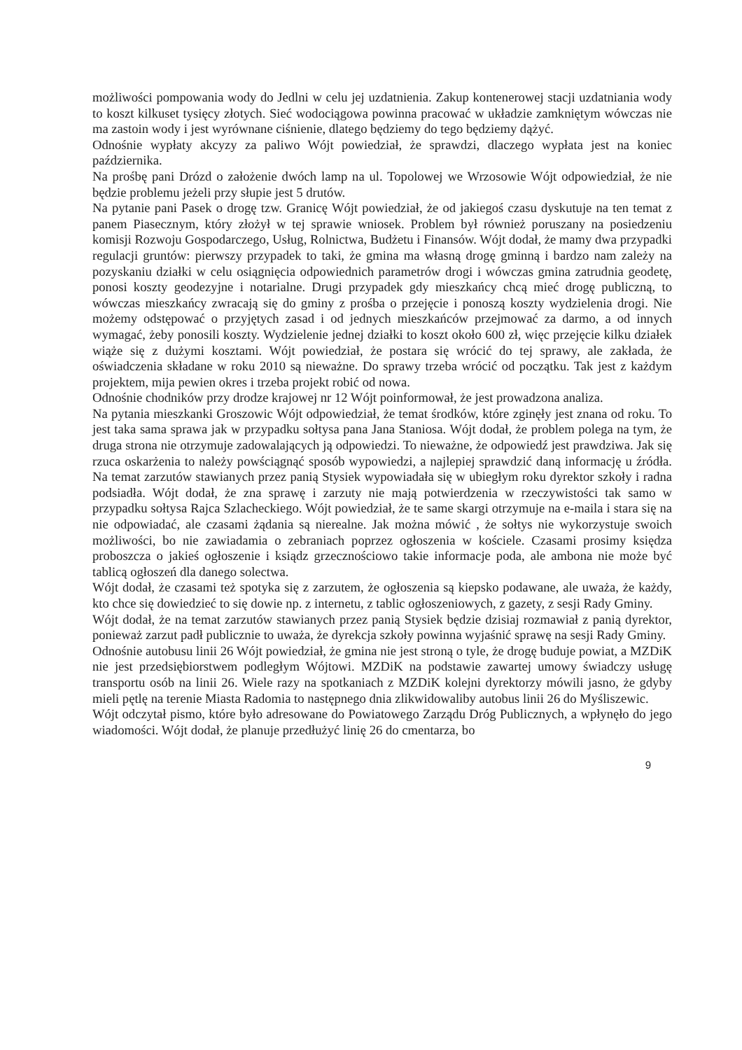możliwości pompowania wody do Jedlni w celu jej uzdatnienia. Zakup kontenerowej stacji uzdatniania wody to koszt kilkuset tysięcy złotych. Sieć wodociągowa powinna pracować w układzie zamkniętym wówczas nie ma zastoin wody i jest wyrównane ciśnienie, dlatego będziemy do tego będziemy dążyć.
Odnośnie wypłaty akcyzy za paliwo Wójt powiedział, że sprawdzi, dlaczego wypłata jest na koniec października.
Na prośbę pani Drózd o założenie dwóch lamp na ul. Topolowej we Wrzosowie Wójt odpowiedział, że nie będzie problemu jeżeli przy słupie jest 5 drutów.
Na pytanie pani Pasek o drogę tzw. Granicę Wójt powiedział, że od jakiegoś czasu dyskutuje na ten temat z panem Piasecznym, który złożył w tej sprawie wniosek. Problem był również poruszany na posiedzeniu komisji Rozwoju Gospodarczego, Usług, Rolnictwa, Budżetu i Finansów. Wójt dodał, że mamy dwa przypadki regulacji gruntów: pierwszy przypadek to taki, że gmina ma własną drogę gminną i bardzo nam zależy na pozyskaniu działki w celu osiągnięcia odpowiednich parametrów drogi i wówczas gmina zatrudnia geodetę, ponosi koszty geodezyjne i notarialne. Drugi przypadek gdy mieszkańcy chcą mieć drogę publiczną, to wówczas mieszkańcy zwracają się do gminy z prośba o przejęcie i ponoszą koszty wydzielenia drogi. Nie możemy odstępować o przyjętych zasad i od jednych mieszkańców przejmować za darmo, a od innych wymagać, żeby ponosili koszty. Wydzielenie jednej działki to koszt około 600 zł, więc przejęcie kilku działek wiąże się z dużymi kosztami. Wójt powiedział, że postara się wrócić do tej sprawy, ale zakłada, że oświadczenia składane w roku 2010 są nieważne. Do sprawy trzeba wrócić od początku. Tak jest z każdym projektem, mija pewien okres i trzeba projekt robić od nowa.
Odnośnie chodników przy drodze krajowej nr 12 Wójt poinformował, że jest prowadzona analiza.
Na pytania mieszkanki Groszowic Wójt odpowiedział, że temat środków, które zginęły jest znana od roku. To jest taka sama sprawa jak w przypadku sołtysa pana Jana Staniosa. Wójt dodał, że problem polega na tym, że druga strona nie otrzymuje zadowalających ją odpowiedzi. To nieważne, że odpowiedź jest prawdziwa. Jak się rzuca oskarżenia to należy powściągnąć sposób wypowiedzi, a najlepiej sprawdzić daną informację u źródła. Na temat zarzutów stawianych przez panią Stysiek wypowiadała się w ubiegłym roku dyrektor szkoły i radna podsiadła. Wójt dodał, że zna sprawę i zarzuty nie mają potwierdzenia w rzeczywistości tak samo w przypadku sołtysa Rajca Szlacheckiego. Wójt powiedział, że te same skargi otrzymuje na e-maila i stara się na nie odpowiadać, ale czasami żądania są nierealne. Jak można mówić , że sołtys nie wykorzystuje swoich możliwości, bo nie zawiadamia o zebraniach poprzez ogłoszenia w kościele. Czasami prosimy księdza proboszcza o jakieś ogłoszenie i ksiądz grzecznościowo takie informacje poda, ale ambona nie może być tablicą ogłoszeń dla danego solectwa.
Wójt dodał, że czasami też spotyka się z zarzutem, że ogłoszenia są kiepsko podawane, ale uważa, że każdy, kto chce się dowiedzieć to się dowie np. z internetu, z tablic ogłoszeniowych, z gazety, z sesji Rady Gminy.
Wójt dodał, że na temat zarzutów stawianych przez panią Stysiek będzie dzisiaj rozmawiał z panią dyrektor, ponieważ zarzut padł publicznie to uważa, że dyrekcja szkoły powinna wyjaśnić sprawę na sesji Rady Gminy.
Odnośnie autobusu linii 26 Wójt powiedział, że gmina nie jest stroną o tyle, że drogę buduje powiat, a MZDiK nie jest przedsiębiorstwem podległym Wójtowi. MZDiK na podstawie zawartej umowy świadczy usługę transportu osób na linii 26. Wiele razy na spotkaniach z MZDiK kolejni dyrektorzy mówili jasno, że gdyby mieli pętlę na terenie Miasta Radomia to następnego dnia zlikwidowaliby autobus linii 26 do Myśliszewic.
Wójt odczytał pismo, które było adresowane do Powiatowego Zarządu Dróg Publicznych, a wpłynęło do jego wiadomości. Wójt dodał, że planuje przedłużyć linię 26 do cmentarza, bo
9